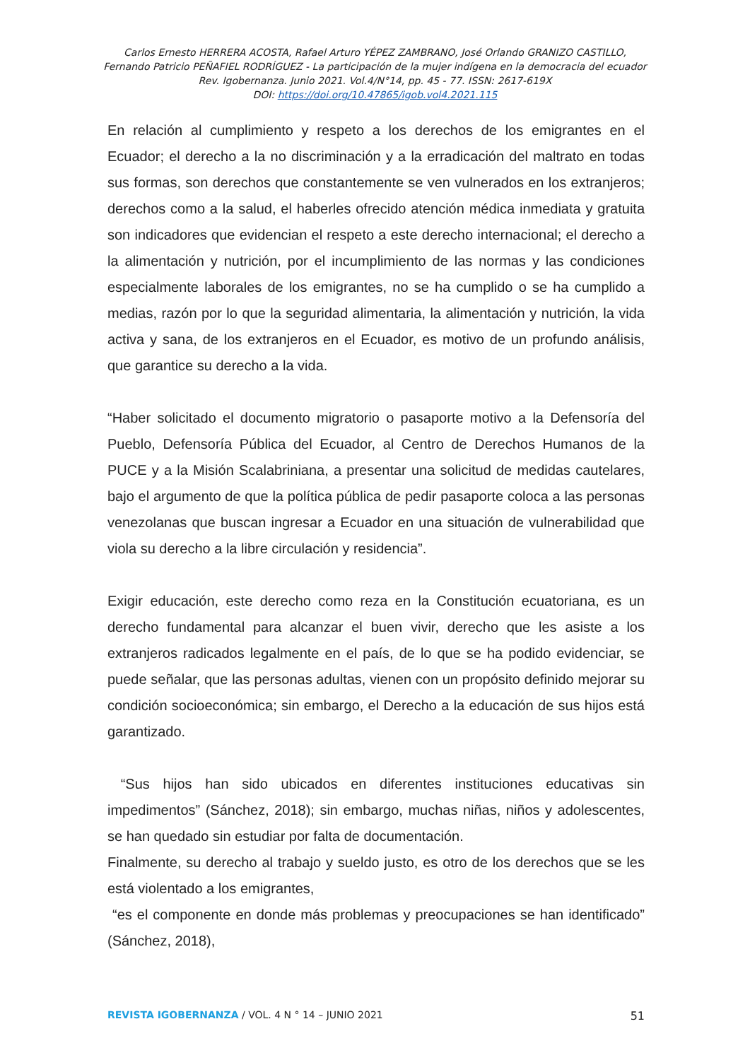Carlos Ernesto HERRERA ACOSTA, Rafael Arturo YÉPEZ ZAMBRANO, José Orlando GRANIZO CASTILLO,
Fernando Patricio PEÑAFIEL RODRÍGUEZ - La participación de la mujer indígena en la democracia del ecuador
Rev. Igobernanza. Junio 2021. Vol.4/N°14, pp. 45 - 77. ISSN: 2617-619X
DOI: https://doi.org/10.47865/igob.vol4.2021.115
En relación al cumplimiento y respeto a los derechos de los emigrantes en el Ecuador; el derecho a la no discriminación y a la erradicación del maltrato en todas sus formas, son derechos que constantemente se ven vulnerados en los extranjeros; derechos como a la salud, el haberles ofrecido atención médica inmediata y gratuita son indicadores que evidencian el respeto a este derecho internacional; el derecho a la alimentación y nutrición, por el incumplimiento de las normas y las condiciones especialmente laborales de los emigrantes, no se ha cumplido o se ha cumplido a medias, razón por lo que la seguridad alimentaria, la alimentación y nutrición, la vida activa y sana, de los extranjeros en el Ecuador, es motivo de un profundo análisis, que garantice su derecho a la vida.
“Haber solicitado el documento migratorio o pasaporte motivo a la Defensoría del Pueblo, Defensoría Pública del Ecuador, al Centro de Derechos Humanos de la PUCE y a la Misión Scalabriniana, a presentar una solicitud de medidas cautelares, bajo el argumento de que la política pública de pedir pasaporte coloca a las personas venezolanas que buscan ingresar a Ecuador en una situación de vulnerabilidad que viola su derecho a la libre circulación y residencia”.
Exigir educación, este derecho como reza en la Constitución ecuatoriana, es un derecho fundamental para alcanzar el buen vivir, derecho que les asiste a los extranjeros radicados legalmente en el país, de lo que se ha podido evidenciar, se puede señalar, que las personas adultas, vienen con un propósito definido mejorar su condición socioeconómica; sin embargo, el Derecho a la educación de sus hijos está garantizado.
“Sus hijos han sido ubicados en diferentes instituciones educativas sin impedimentos” (Sánchez, 2018); sin embargo, muchas niñas, niños y adolescentes, se han quedado sin estudiar por falta de documentación.
Finalmente, su derecho al trabajo y sueldo justo, es otro de los derechos que se les está violentado a los emigrantes,
“es el componente en donde más problemas y preocupaciones se han identificado” (Sánchez, 2018),
REVISTA IGOBERNANZA / VOL. 4 N ° 14 – JUNIO 2021 51